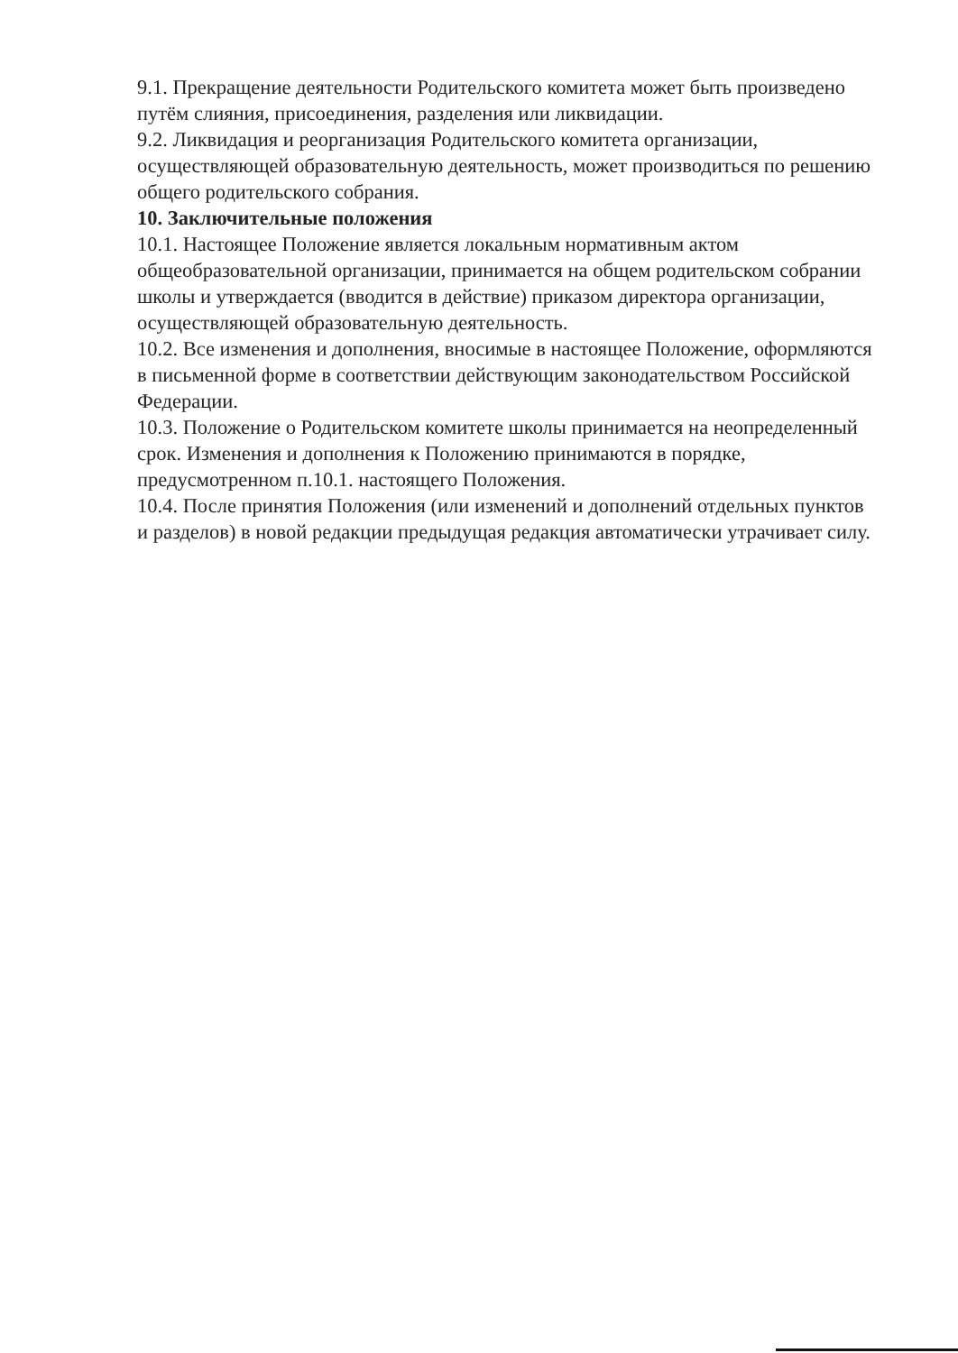9.1. Прекращение деятельности Родительского комитета может быть произведено путём слияния, присоединения, разделения или ликвидации.
9.2. Ликвидация и реорганизация Родительского комитета организации, осуществляющей образовательную деятельность, может производиться по решению общего родительского собрания.
10. Заключительные положения
10.1. Настоящее Положение является локальным нормативным актом общеобразовательной организации, принимается на общем родительском собрании школы и утверждается (вводится в действие) приказом директора организации, осуществляющей образовательную деятельность.
10.2. Все изменения и дополнения, вносимые в настоящее Положение, оформляются в письменной форме в соответствии действующим законодательством Российской Федерации.
10.3. Положение о Родительском комитете школы принимается на неопределенный срок. Изменения и дополнения к Положению принимаются в порядке, предусмотренном п.10.1. настоящего Положения.
10.4. После принятия Положения (или изменений и дополнений отдельных пунктов и разделов) в новой редакции предыдущая редакция автоматически утрачивает силу.